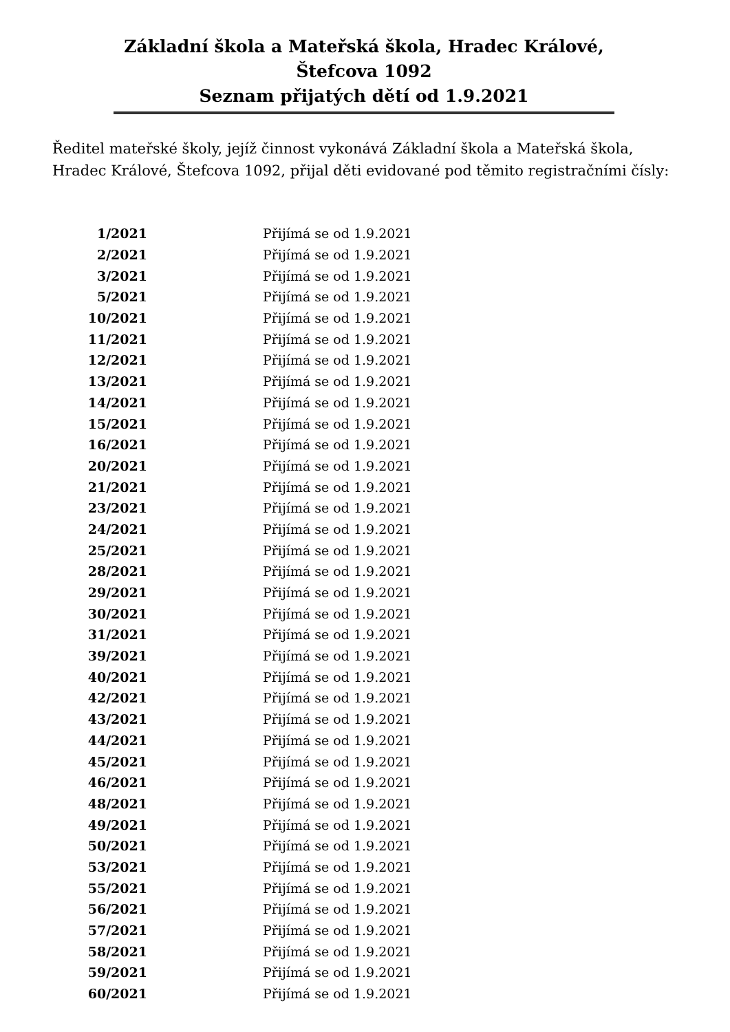Základní škola a Mateřská škola, Hradec Králové,
Štefcova 1092
Seznam přijatých dětí od 1.9.2021
Ředitel mateřské školy, jejíž činnost vykonává Základní škola a Mateřská škola, Hradec Králové, Štefcova 1092, přijal děti evidované pod těmito registračními čísly:
| 1/2021 | Přijímá se od 1.9.2021 |
| 2/2021 | Přijímá se od 1.9.2021 |
| 3/2021 | Přijímá se od 1.9.2021 |
| 5/2021 | Přijímá se od 1.9.2021 |
| 10/2021 | Přijímá se od 1.9.2021 |
| 11/2021 | Přijímá se od 1.9.2021 |
| 12/2021 | Přijímá se od 1.9.2021 |
| 13/2021 | Přijímá se od 1.9.2021 |
| 14/2021 | Přijímá se od 1.9.2021 |
| 15/2021 | Přijímá se od 1.9.2021 |
| 16/2021 | Přijímá se od 1.9.2021 |
| 20/2021 | Přijímá se od 1.9.2021 |
| 21/2021 | Přijímá se od 1.9.2021 |
| 23/2021 | Přijímá se od 1.9.2021 |
| 24/2021 | Přijímá se od 1.9.2021 |
| 25/2021 | Přijímá se od 1.9.2021 |
| 28/2021 | Přijímá se od 1.9.2021 |
| 29/2021 | Přijímá se od 1.9.2021 |
| 30/2021 | Přijímá se od 1.9.2021 |
| 31/2021 | Přijímá se od 1.9.2021 |
| 39/2021 | Přijímá se od 1.9.2021 |
| 40/2021 | Přijímá se od 1.9.2021 |
| 42/2021 | Přijímá se od 1.9.2021 |
| 43/2021 | Přijímá se od 1.9.2021 |
| 44/2021 | Přijímá se od 1.9.2021 |
| 45/2021 | Přijímá se od 1.9.2021 |
| 46/2021 | Přijímá se od 1.9.2021 |
| 48/2021 | Přijímá se od 1.9.2021 |
| 49/2021 | Přijímá se od 1.9.2021 |
| 50/2021 | Přijímá se od 1.9.2021 |
| 53/2021 | Přijímá se od 1.9.2021 |
| 55/2021 | Přijímá se od 1.9.2021 |
| 56/2021 | Přijímá se od 1.9.2021 |
| 57/2021 | Přijímá se od 1.9.2021 |
| 58/2021 | Přijímá se od 1.9.2021 |
| 59/2021 | Přijímá se od 1.9.2021 |
| 60/2021 | Přijímá se od 1.9.2021 |